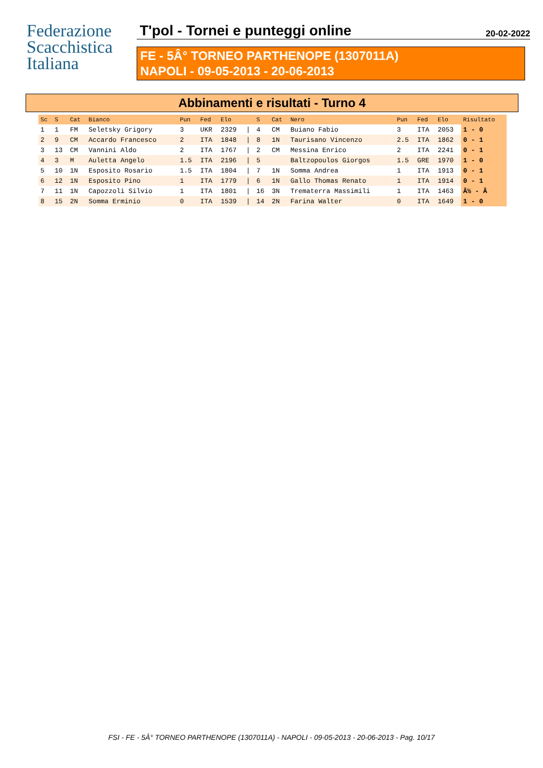Federazione
Scacchistica
Italiana
T'pol - Tornei e punteggi online
20-02-2022
FE - 5Â° TORNEO PARTHENOPE (1307011A)
NAPOLI - 09-05-2013 - 20-06-2013
Abbinamenti e risultati - Turno 4
| Sc | S | Cat | Bianco | Pun | Fed | Elo | | S | Cat | Nero | Pun | Fed | Elo | Risultato |
| --- | --- | --- | --- | --- | --- | --- | --- | --- | --- | --- | --- | --- | --- | --- |
| 1 | 1 | FM | Seletsky Grigory | 3 | UKR | 2329 | / | 4 | CM | Buiano Fabio | 3 | ITA | 2053 | 1 - 0 |
| 2 | 9 | CM | Accardo Francesco | 2 | ITA | 1848 | / | 8 | 1N | Taurisano Vincenzo | 2.5 | ITA | 1862 | 0 - 1 |
| 3 | 13 | CM | Vannini Aldo | 2 | ITA | 1767 | / | 2 | CM | Messina Enrico | 2 | ITA | 2241 | 0 - 1 |
| 4 | 3 | M | Auletta Angelo | 1.5 | ITA | 2196 | / | 5 | | Baltzopoulos Giorgos | 1.5 | GRE | 1970 | 1 - 0 |
| 5 | 10 | 1N | Esposito Rosario | 1.5 | ITA | 1804 | / | 7 | 1N | Somma Andrea | 1 | ITA | 1913 | 0 - 1 |
| 6 | 12 | 1N | Esposito Pino | 1 | ITA | 1779 | / | 6 | 1N | Gallo Thomas Renato | 1 | ITA | 1914 | 0 - 1 |
| 7 | 11 | 1N | Capozzoli Silvio | 1 | ITA | 1801 | / | 16 | 3N | Trematerra Massimili | 1 | ITA | 1463 | Â½ - Â |
| 8 | 15 | 2N | Somma Erminio | 0 | ITA | 1539 | / | 14 | 2N | Farina Walter | 0 | ITA | 1649 | 1 - 0 |
FSI - FE - 5Â° TORNEO PARTHENOPE (1307011A) - NAPOLI - 09-05-2013 - 20-06-2013 - Pag. 10/17